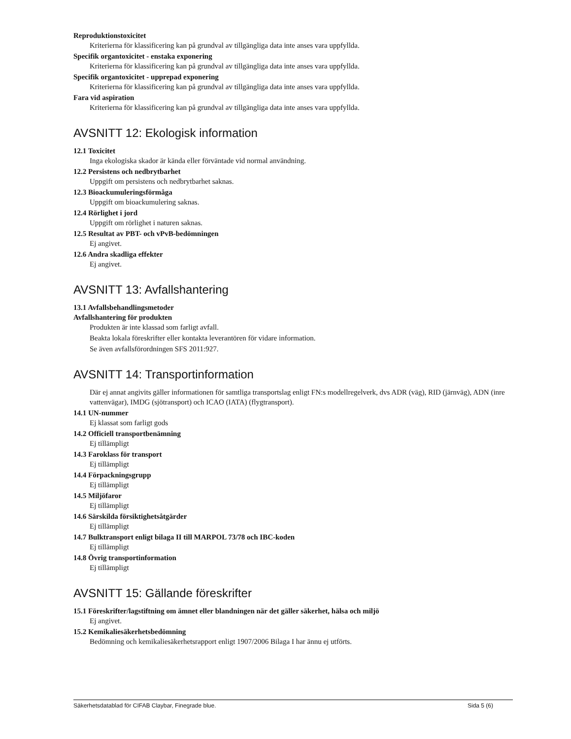Reproduktionstoxicitet
Kriterierna för klassificering kan på grundval av tillgängliga data inte anses vara uppfyllda.
Specifik organtoxicitet - enstaka exponering
Kriterierna för klassificering kan på grundval av tillgängliga data inte anses vara uppfyllda.
Specifik organtoxicitet - upprepad exponering
Kriterierna för klassificering kan på grundval av tillgängliga data inte anses vara uppfyllda.
Fara vid aspiration
Kriterierna för klassificering kan på grundval av tillgängliga data inte anses vara uppfyllda.
AVSNITT 12: Ekologisk information
12.1 Toxicitet
Inga ekologiska skador är kända eller förväntade vid normal användning.
12.2 Persistens och nedbrytbarhet
Uppgift om persistens och nedbrytbarhet saknas.
12.3 Bioackumuleringsförmåga
Uppgift om bioackumulering saknas.
12.4 Rörlighet i jord
Uppgift om rörlighet i naturen saknas.
12.5 Resultat av PBT- och vPvB-bedömningen
Ej angivet.
12.6 Andra skadliga effekter
Ej angivet.
AVSNITT 13: Avfallshantering
13.1 Avfallsbehandlingsmetoder
Avfallshantering för produkten
Produkten är inte klassad som farligt avfall.
Beakta lokala föreskrifter eller kontakta leverantören för vidare information.
Se även avfallsförordningen SFS 2011:927.
AVSNITT 14: Transportinformation
Där ej annat angivits gäller informationen för samtliga transportslag enligt FN:s modellregelverk, dvs ADR (väg), RID (järnväg), ADN (inre vattenvägar), IMDG (sjötransport) och ICAO (IATA) (flygtransport).
14.1 UN-nummer
Ej klassat som farligt gods
14.2 Officiell transportbenämning
Ej tillämpligt
14.3 Faroklass för transport
Ej tillämpligt
14.4 Förpackningsgrupp
Ej tillämpligt
14.5 Miljöfaror
Ej tillämpligt
14.6 Särskilda försiktighetsåtgärder
Ej tillämpligt
14.7 Bulktransport enligt bilaga II till MARPOL 73/78 och IBC-koden
Ej tillämpligt
14.8 Övrig transportinformation
Ej tillämpligt
AVSNITT 15: Gällande föreskrifter
15.1 Föreskrifter/lagstiftning om ämnet eller blandningen när det gäller säkerhet, hälsa och miljö
Ej angivet.
15.2 Kemikaliesäkerhetsbedömning
Bedömning och kemikaliesäkerhetsrapport enligt 1907/2006 Bilaga I har ännu ej utförts.
Säkerhetsdatablad för CIFAB Claybar, Finegrade blue. Sida 5 (6)